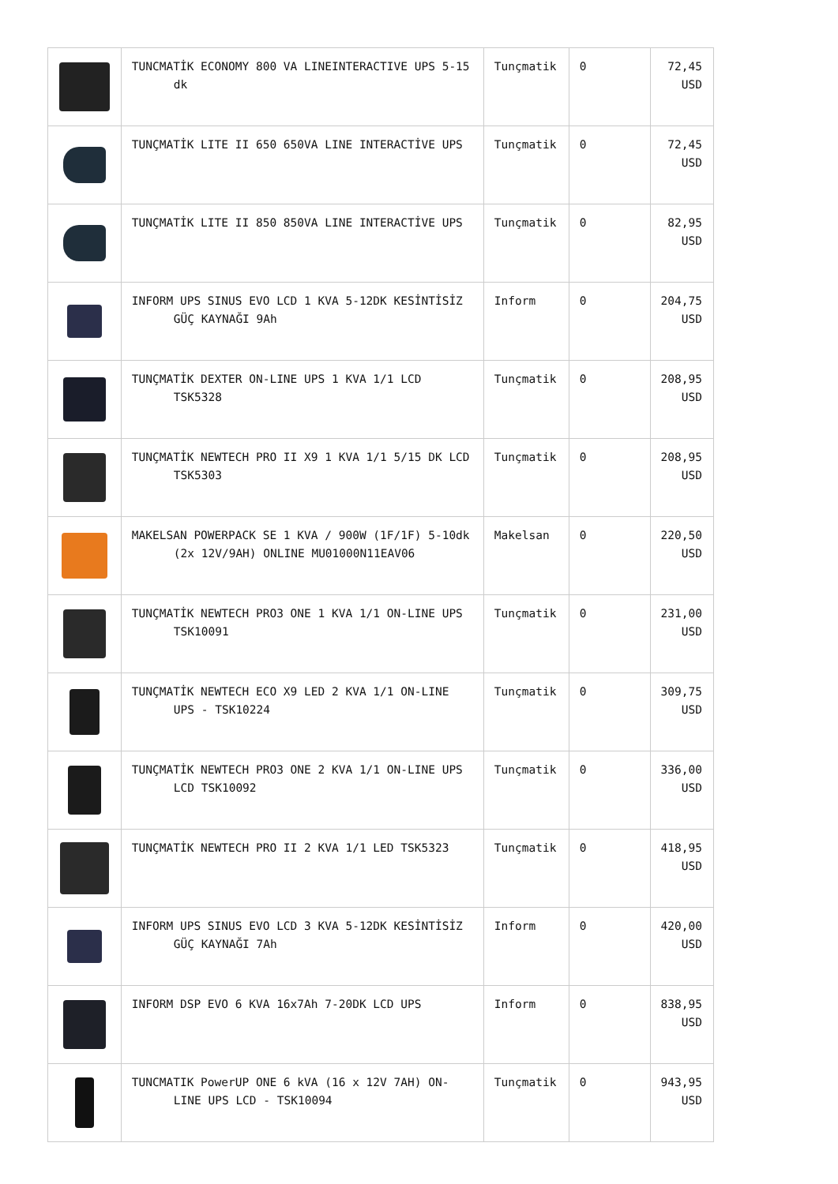| | TUNCMATİK ECONOMY 800 VA LINEINTERACTIVE UPS 5-15 dk | Tunçmatik | 0 | 72,45 USD |
| | TUNÇMATİK LITE II 650 650VA LINE INTERACTİVE UPS | Tunçmatik | 0 | 72,45 USD |
| | TUNÇMATİK LITE II 850 850VA LINE INTERACTİVE UPS | Tunçmatik | 0 | 82,95 USD |
| | INFORM UPS SINUS EVO LCD 1 KVA 5-12DK KESİNTİSİZ GÜÇ KAYNAĞI 9Ah | Inform | 0 | 204,75 USD |
| | TUNÇMATİK DEXTER ON-LINE UPS 1 KVA 1/1 LCD TSK5328 | Tunçmatik | 0 | 208,95 USD |
| | TUNÇMATİK NEWTECH PRO II X9 1 KVA 1/1 5/15 DK LCD TSK5303 | Tunçmatik | 0 | 208,95 USD |
| | MAKELSAN POWERPACK SE 1 KVA / 900W (1F/1F) 5-10dk (2x 12V/9AH) ONLINE MU01000N11EAV06 | Makelsan | 0 | 220,50 USD |
| | TUNÇMATİK NEWTECH PRO3 ONE 1 KVA 1/1 ON-LINE UPS TSK10091 | Tunçmatik | 0 | 231,00 USD |
| | TUNÇMATİK NEWTECH ECO X9 LED 2 KVA 1/1 ON-LINE UPS - TSK10224 | Tunçmatik | 0 | 309,75 USD |
| | TUNÇMATİK NEWTECH PRO3 ONE 2 KVA 1/1 ON-LINE UPS LCD TSK10092 | Tunçmatik | 0 | 336,00 USD |
| | TUNÇMATİK NEWTECH PRO II 2 KVA 1/1 LED TSK5323 | Tunçmatik | 0 | 418,95 USD |
| | INFORM UPS SINUS EVO LCD 3 KVA 5-12DK KESİNTİSİZ GÜÇ KAYNAĞI 7Ah | Inform | 0 | 420,00 USD |
| | INFORM DSP EVO 6 KVA 16x7Ah 7-20DK LCD UPS | Inform | 0 | 838,95 USD |
| | TUNCMATIK PowerUP ONE 6 kVA (16 x 12V 7AH) ON-LINE UPS LCD - TSK10094 | Tunçmatik | 0 | 943,95 USD |